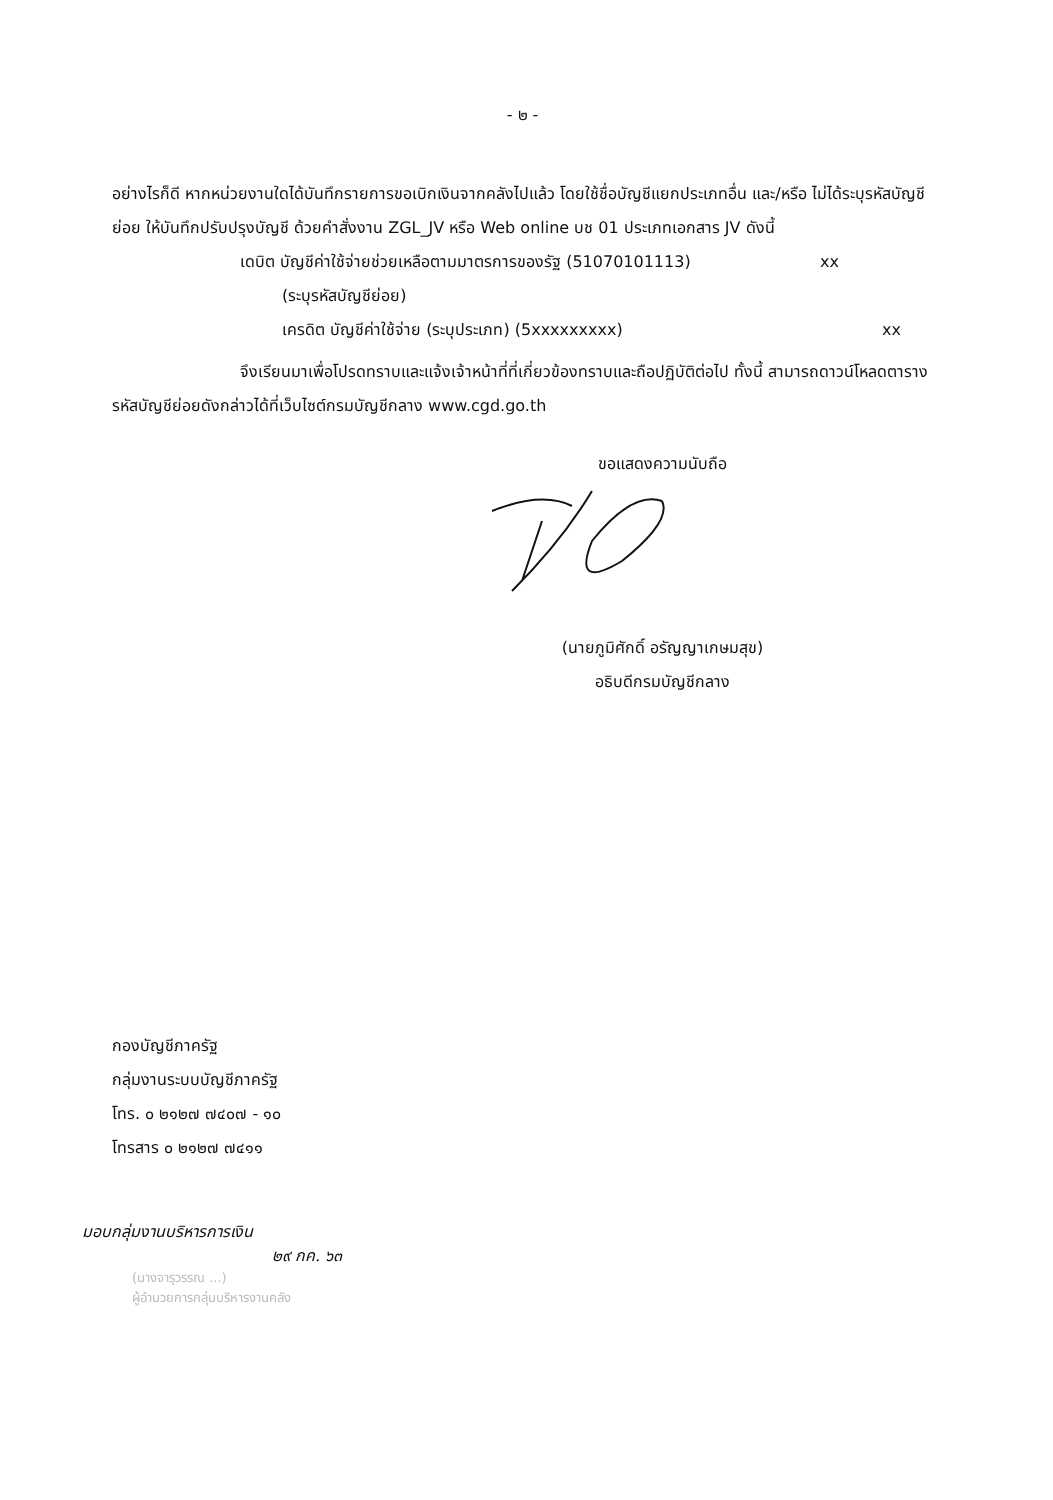- ๒ -
อย่างไรก็ดี หากหน่วยงานใดได้บันทึกรายการขอเบิกเงินจากคลังไปแล้ว โดยใช้ชื่อบัญชีแยกประเภทอื่น และ/หรือ ไม่ได้ระบุรหัสบัญชีย่อย ให้บันทึกปรับปรุงบัญชี ด้วยคำสั่งงาน ZGL_JV หรือ Web online บช 01 ประเภทเอกสาร JV ดังนี้
เดบิต บัญชีค่าใช้จ่ายช่วยเหลือตามมาตรการของรัฐ (51070101113) xx
(ระบุรหัสบัญชีย่อย)
เครดิต บัญชีค่าใช้จ่าย (ระบุประเภท) (5xxxxxxxxx) xx
จึงเรียนมาเพื่อโปรดทราบและแจ้งเจ้าหน้าที่ที่เกี่ยวข้องทราบและถือปฏิบัติต่อไป ทั้งนี้ สามารถดาวน์โหลดตารางรหัสบัญชีย่อยดังกล่าวได้ที่เว็บไซต์กรมบัญชีกลาง www.cgd.go.th
ขอแสดงความนับถือ
(นายภูมิศักดิ์ อรัญญาเกษมสุข)
อธิบดีกรมบัญชีกลาง
กองบัญชีภาครัฐ
กลุ่มงานระบบบัญชีภาครัฐ
โทร. ๐ ๒๑๒๗ ๗๔๐๗ - ๑๐
โทรสาร ๐ ๒๑๒๗ ๗๔๑๑
มอบกลุ่มงานบริหารการเงิน
๒๙ กค. ๖๓
(นางจารุวรรณ ...)
ผู้อำนวยการกลุ่มบริหารงานคลัง